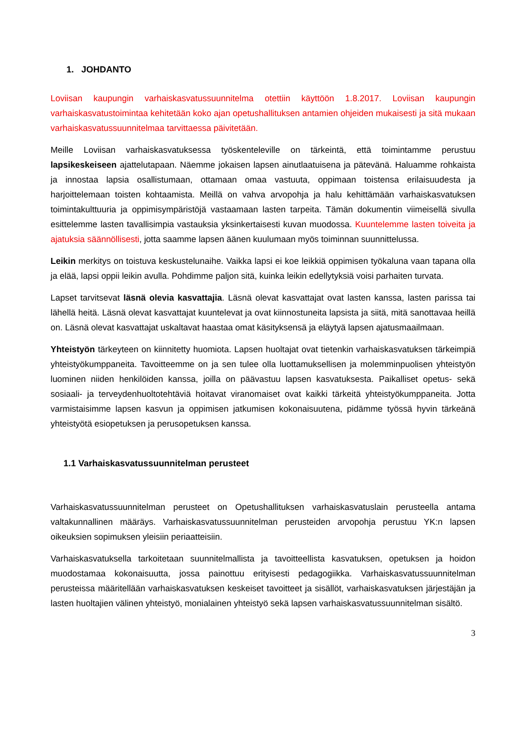1. JOHDANTO
Loviisan kaupungin varhaiskasvatussuunnitelma otettiin käyttöön 1.8.2017. Loviisan kaupungin varhaiskasvatustoimintaa kehitetään koko ajan opetushallituksen antamien ohjeiden mukaisesti ja sitä mukaan varhaiskasvatussuunnitelmaa tarvittaessa päivitetään.
Meille Loviisan varhaiskasvatuksessa työskenteleville on tärkeintä, että toimintamme perustuu lapsikeskeiseen ajattelutapaan. Näemme jokaisen lapsen ainutlaatuisena ja pätevänä. Haluamme rohkaista ja innostaa lapsia osallistumaan, ottamaan omaa vastuuta, oppimaan toistensa erilaisuudesta ja harjoittelemaan toisten kohtaamista. Meillä on vahva arvopohja ja halu kehittämään varhaiskasvatuksen toimintakulttuuria ja oppimisympäristöjä vastaamaan lasten tarpeita. Tämän dokumentin viimeisellä sivulla esittelemme lasten tavallisimpia vastauksia yksinkertaisesti kuvan muodossa. Kuuntelemme lasten toiveita ja ajatuksia säännöllisesti, jotta saamme lapsen äänen kuulumaan myös toiminnan suunnittelussa.
Leikin merkitys on toistuva keskustelunaihe. Vaikka lapsi ei koe leikkiä oppimisen työkaluna vaan tapana olla ja elää, lapsi oppii leikin avulla. Pohdimme paljon sitä, kuinka leikin edellytyksiä voisi parhaiten turvata.
Lapset tarvitsevat läsnä olevia kasvattajia. Läsnä olevat kasvattajat ovat lasten kanssa, lasten parissa tai lähellä heitä. Läsnä olevat kasvattajat kuuntelevat ja ovat kiinnostuneita lapsista ja siitä, mitä sanottavaa heillä on. Läsnä olevat kasvattajat uskaltavat haastaa omat käsityksensä ja eläytyä lapsen ajatusmaailmaan.
Yhteistyön tärkeyteen on kiinnitetty huomiota. Lapsen huoltajat ovat tietenkin varhaiskasvatuksen tärkeimpiä yhteistyökumppaneita. Tavoitteemme on ja sen tulee olla luottamuksellisen ja molemminpuolisen yhteistyön luominen niiden henkilöiden kanssa, joilla on päävastuu lapsen kasvatuksesta. Paikalliset opetus- sekä sosiaali- ja terveydenhuoltotehtäviä hoitavat viranomaiset ovat kaikki tärkeitä yhteistyökumppaneita. Jotta varmistaisimme lapsen kasvun ja oppimisen jatkumisen kokonaisuutena, pidämme työssä hyvin tärkeänä yhteistyötä esiopetuksen ja perusopetuksen kanssa.
1.1 Varhaiskasvatussuunnitelman perusteet
Varhaiskasvatussuunnitelman perusteet on Opetushallituksen varhaiskasvatuslain perusteella antama valtakunnallinen määräys. Varhaiskasvatussuunnitelman perusteiden arvopohja perustuu YK:n lapsen oikeuksien sopimuksen yleisiin periaatteisiin.
Varhaiskasvatuksella tarkoitetaan suunnitelmallista ja tavoitteellista kasvatuksen, opetuksen ja hoidon muodostamaa kokonaisuutta, jossa painottuu erityisesti pedagogiikka. Varhaiskasvatussuunnitelman perusteissa määritellään varhaiskasvatuksen keskeiset tavoitteet ja sisällöt, varhaiskasvatuksen järjestäjän ja lasten huoltajien välinen yhteistyö, monialainen yhteistyö sekä lapsen varhaiskasvatussuunnitelman sisältö.
3